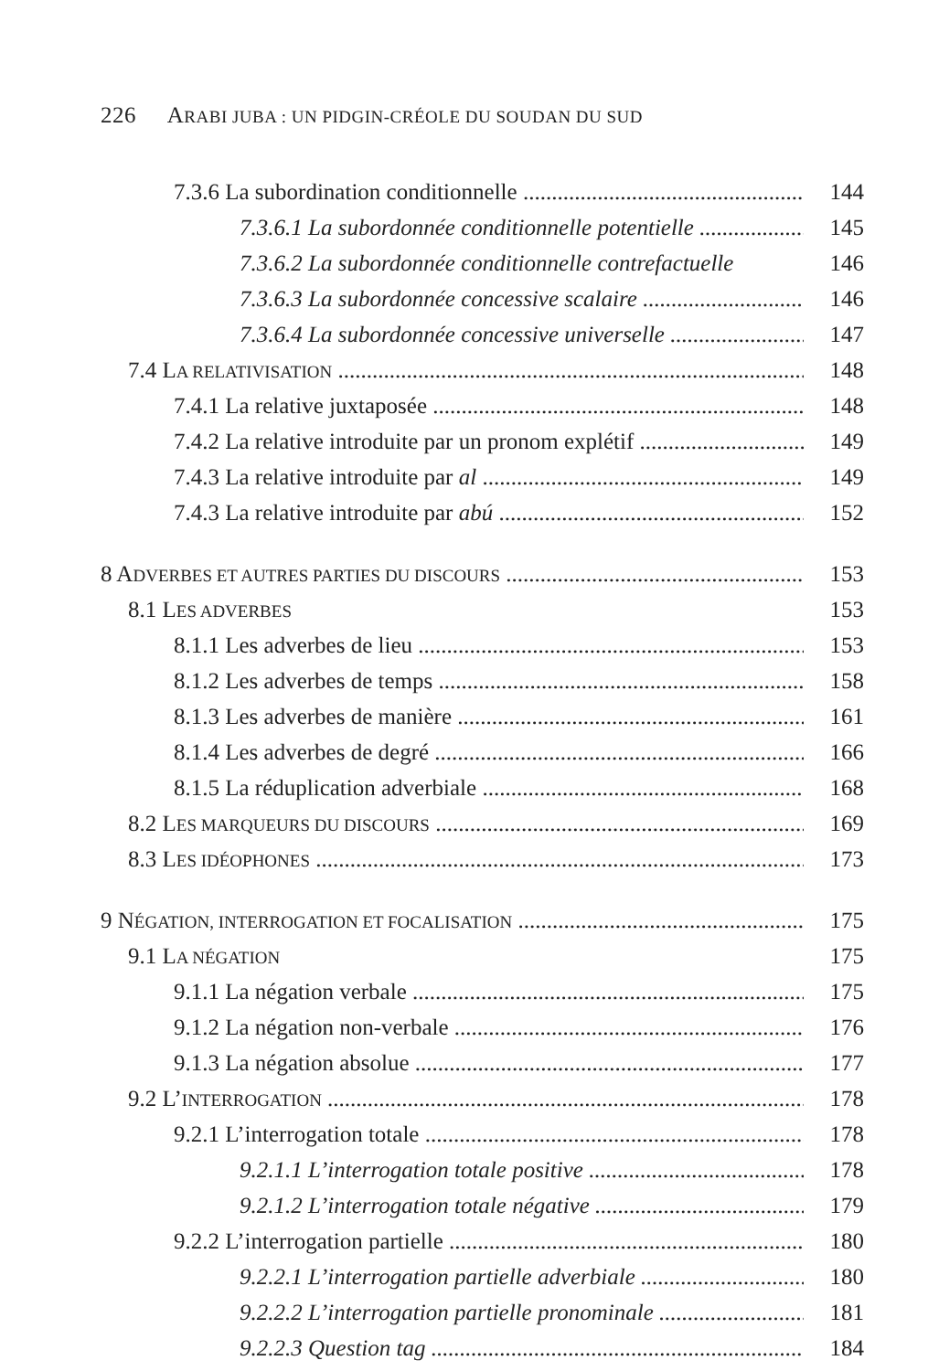226 ARABI JUBA : UN PIDGIN-CRÉOLE DU SOUDAN DU SUD
7.3.6 La subordination conditionnelle 144
7.3.6.1 La subordonnée conditionnelle potentielle 145
7.3.6.2 La subordonnée conditionnelle contrefactuelle 146
7.3.6.3 La subordonnée concessive scalaire 146
7.3.6.4 La subordonnée concessive universelle 147
7.4 LA RELATIVISATION 148
7.4.1 La relative juxtaposée 148
7.4.2 La relative introduite par un pronom explétif 149
7.4.3 La relative introduite par al 149
7.4.3 La relative introduite par abú 152
8 ADVERBES ET AUTRES PARTIES DU DISCOURS 153
8.1 LES ADVERBES 153
8.1.1 Les adverbes de lieu 153
8.1.2 Les adverbes de temps 158
8.1.3 Les adverbes de manière 161
8.1.4 Les adverbes de degré 166
8.1.5 La réduplication adverbiale 168
8.2 LES MARQUEURS DU DISCOURS 169
8.3 LES IDÉOPHONES 173
9 NÉGATION, INTERROGATION ET FOCALISATION 175
9.1 LA NÉGATION 175
9.1.1 La négation verbale 175
9.1.2 La négation non-verbale 176
9.1.3 La négation absolue 177
9.2 L’INTERROGATION 178
9.2.1 L’interrogation totale 178
9.2.1.1 L’interrogation totale positive 178
9.2.1.2 L’interrogation totale négative 179
9.2.2 L’interrogation partielle 180
9.2.2.1 L’interrogation partielle adverbiale 180
9.2.2.2 L’interrogation partielle pronominale 181
9.2.2.3 Question tag 184